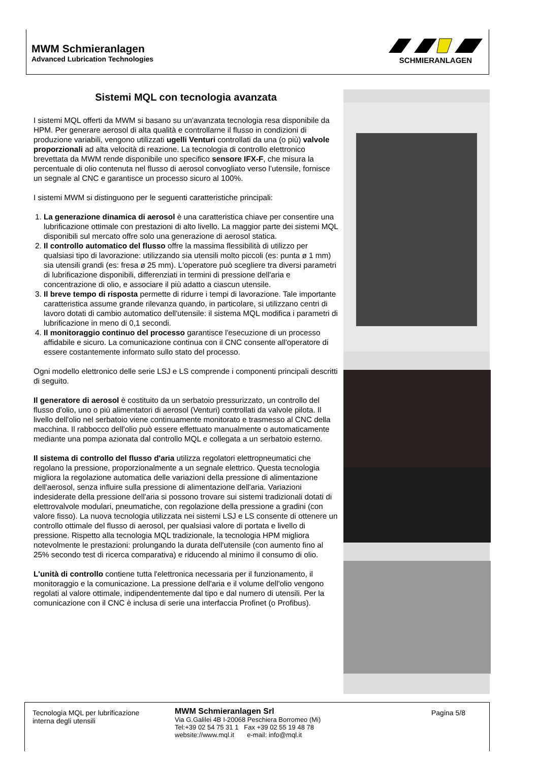MWM Schmieranlagen
Advanced Lubrication Technologies
SCHMIERANLAGEN
Sistemi MQL con tecnologia avanzata
I sistemi MQL offerti da MWM si basano su un'avanzata tecnologia resa disponibile da HPM. Per generare aerosol di alta qualità e controllarne il flusso in condizioni di produzione variabili, vengono utilizzati ugelli Venturi controllati da una (o più) valvole proporzionali ad alta velocità di reazione. La tecnologia di controllo elettronico brevettata da MWM rende disponibile uno specifico sensore IFX-F, che misura la percentuale di olio contenuta nel flusso di aerosol convogliato verso l'utensile, fornisce un segnale al CNC e garantisce un processo sicuro al 100%.
I sistemi MWM si distinguono per le seguenti caratteristiche principali:
1. La generazione dinamica di aerosol è una caratteristica chiave per consentire una lubrificazione ottimale con prestazioni di alto livello. La maggior parte dei sistemi MQL disponibili sul mercato offre solo una generazione di aerosol statica.
2. Il controllo automatico del flusso offre la massima flessibilità di utilizzo per qualsiasi tipo di lavorazione: utilizzando sia utensili molto piccoli (es: punta ø 1 mm) sia utensili grandi (es: fresa ø 25 mm). L'operatore può scegliere tra diversi parametri di lubrificazione disponibili, differenziati in termini di pressione dell'aria e concentrazione di olio, e associare il più adatto a ciascun utensile.
3. Il breve tempo di risposta permette di ridurre i tempi di lavorazione. Tale importante caratteristica assume grande rilevanza quando, in particolare, si utilizzano centri di lavoro dotati di cambio automatico dell'utensile: il sistema MQL modifica i parametri di lubrificazione in meno di 0,1 secondi.
4. Il monitoraggio continuo del processo garantisce l'esecuzione di un processo affidabile e sicuro. La comunicazione continua con il CNC consente all'operatore di essere costantemente informato sullo stato del processo.
Ogni modello elettronico delle serie LSJ e LS comprende i componenti principali descritti di seguito.
Il generatore di aerosol è costituito da un serbatoio pressurizzato, un controllo del flusso d'olio, uno o più alimentatori di aerosol (Venturi) controllati da valvole pilota. Il livello dell'olio nel serbatoio viene continuamente monitorato e trasmesso al CNC della macchina. Il rabbocco dell'olio può essere effettuato manualmente o automaticamente mediante una pompa azionata dal controllo MQL e collegata a un serbatoio esterno.
Il sistema di controllo del flusso d'aria utilizza regolatori elettropneumatici che regolano la pressione, proporzionalmente a un segnale elettrico. Questa tecnologia migliora la regolazione automatica delle variazioni della pressione di alimentazione dell'aerosol, senza influire sulla pressione di alimentazione dell'aria. Variazioni indesiderate della pressione dell'aria si possono trovare sui sistemi tradizionali dotati di elettrovalvole modulari, pneumatiche, con regolazione della pressione a gradini (con valore fisso). La nuova tecnologia utilizzata nei sistemi LSJ e LS consente di ottenere un controllo ottimale del flusso di aerosol, per qualsiasi valore di portata e livello di pressione. Rispetto alla tecnologia MQL tradizionale, la tecnologia HPM migliora notevolmente le prestazioni: prolungando la durata dell'utensile (con aumento fino al 25% secondo test di ricerca comparativa) e riducendo al minimo il consumo di olio.
L'unità di controllo contiene tutta l'elettronica necessaria per il funzionamento, il monitoraggio e la comunicazione. La pressione dell'aria e il volume dell'olio vengono regolati al valore ottimale, indipendentemente dal tipo e dal numero di utensili. Per la comunicazione con il CNC è inclusa di serie una interfaccia Profinet (o Profibus).
Tecnologia MQL per lubrificazione interna degli utensili
MWM Schmieranlagen Srl
Via G.Galilei 4B I-20068 Peschiera Borromeo (Mi)
Tel:+39 02 54 75 31 1 Fax +39 02 55 19 48 78
website://www.mql.it e-mail: info@mql.it
Pagina 5/8